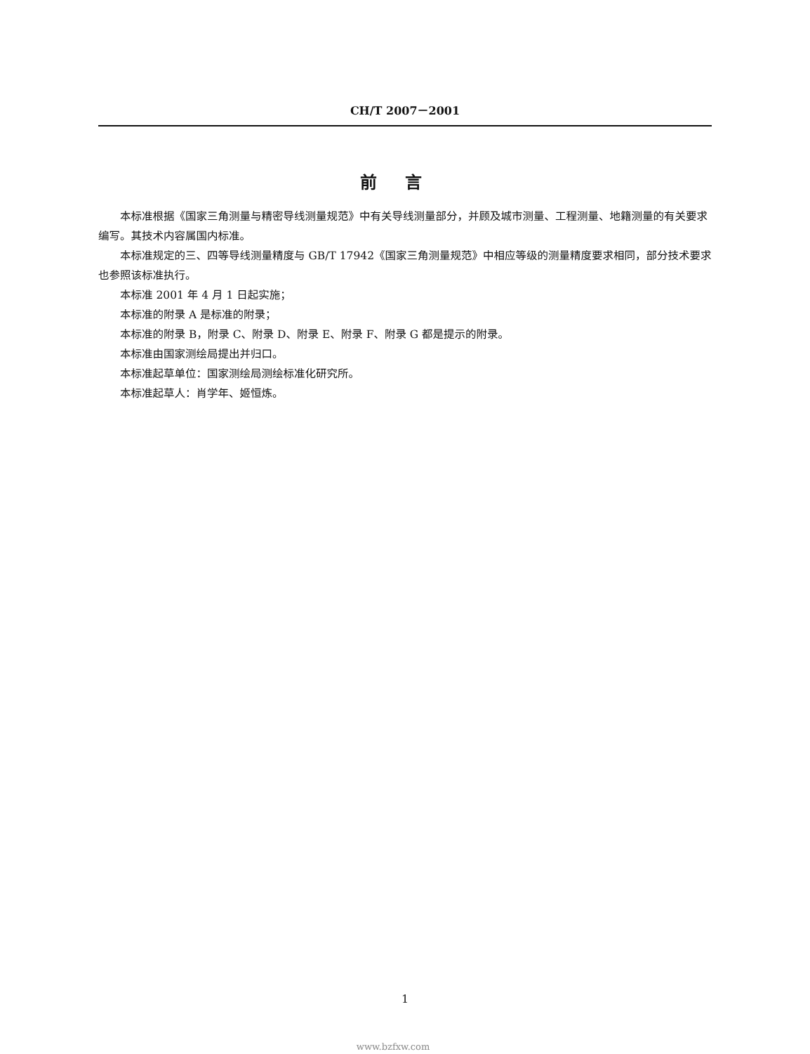CH/T 2007－2001
前言
本标准根据《国家三角测量与精密导线测量规范》中有关导线测量部分，并顾及城市测量、工程测量、地籍测量的有关要求编写。其技术内容属国内标准。
本标准规定的三、四等导线测量精度与 GB/T 17942《国家三角测量规范》中相应等级的测量精度要求相同，部分技术要求也参照该标准执行。
本标准 2001 年 4 月 1 日起实施；
本标准的附录 A 是标准的附录；
本标准的附录 B，附录 C、附录 D、附录 E、附录 F、附录 G 都是提示的附录。
本标准由国家测绘局提出并归口。
本标准起草单位：国家测绘局测绘标准化研究所。
本标准起草人：肖学年、姬恒炼。
1
www.bzfxw.com